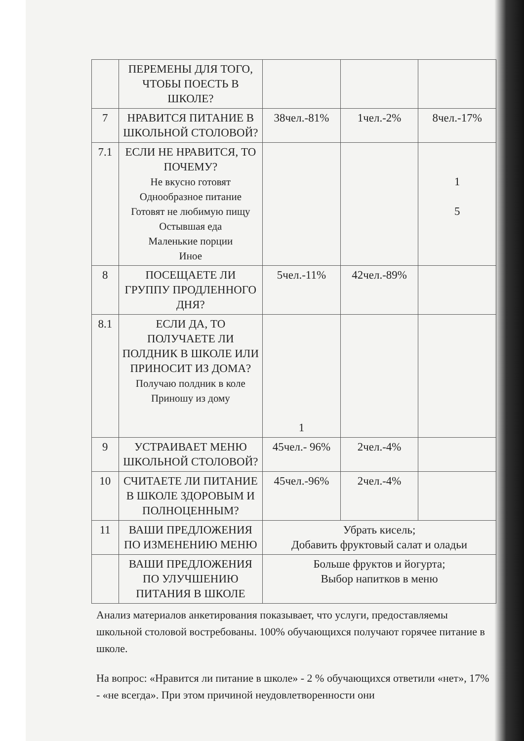| | ПЕРЕМЕНЫ ДЛЯ ТОГО, ЧТОБЫ ПОЕСТЬ В ШКОЛЕ? | | | |
| 7 | НРАВИТСЯ ПИТАНИЕ В ШКОЛЬНОЙ СТОЛОВОЙ? | 38чел.-81% | 1чел.-2% | 8чел.-17% |
| 7.1 | ЕСЛИ НЕ НРАВИТСЯ, ТО ПОЧЕМУ? Не вкусно готовят Однообразное питание Готовят не любимую пищу Остывшая еда Маленькие порции Иное | | | 1 5 |
| 8 | ПОСЕЩАЕТЕ ЛИ ГРУППУ ПРОДЛЕННОГО ДНЯ? | 5чел.-11% | 42чел.-89% | |
| 8.1 | ЕСЛИ ДА, ТО ПОЛУЧАЕТЕ ЛИ ПОЛДНИК В ШКОЛЕ ИЛИ ПРИНОСИТ ИЗ ДОМА? Получаю полдник в коле Приношу из дому | 1 | | |
| 9 | УСТРАИВАЕТ МЕНЮ ШКОЛЬНОЙ СТОЛОВОЙ? | 45чел.- 96% | 2чел.-4% | |
| 10 | СЧИТАЕТЕ ЛИ ПИТАНИЕ В ШКОЛЕ ЗДОРОВЫМ И ПОЛНОЦЕННЫМ? | 45чел.-96% | 2чел.-4% | |
| 11 | ВАШИ ПРЕДЛОЖЕНИЯ ПО ИЗМЕНЕНИЮ МЕНЮ | Убрать кисель; Добавить фруктовый салат и оладьи | | |
| | ВАШИ ПРЕДЛОЖЕНИЯ ПО УЛУЧШЕНИЮ ПИТАНИЯ В ШКОЛЕ | Больше фруктов и йогурта; Выбор напитков в меню | | |
Анализ материалов анкетирования показывает, что услуги, предоставляемы школьной столовой востребованы. 100% обучающихся получают горячее питание в школе.
На вопрос: «Нравится ли питание в школе» - 2 % обучающихся ответили «нет», 17% - «не всегда». При этом причиной неудовлетворенности они